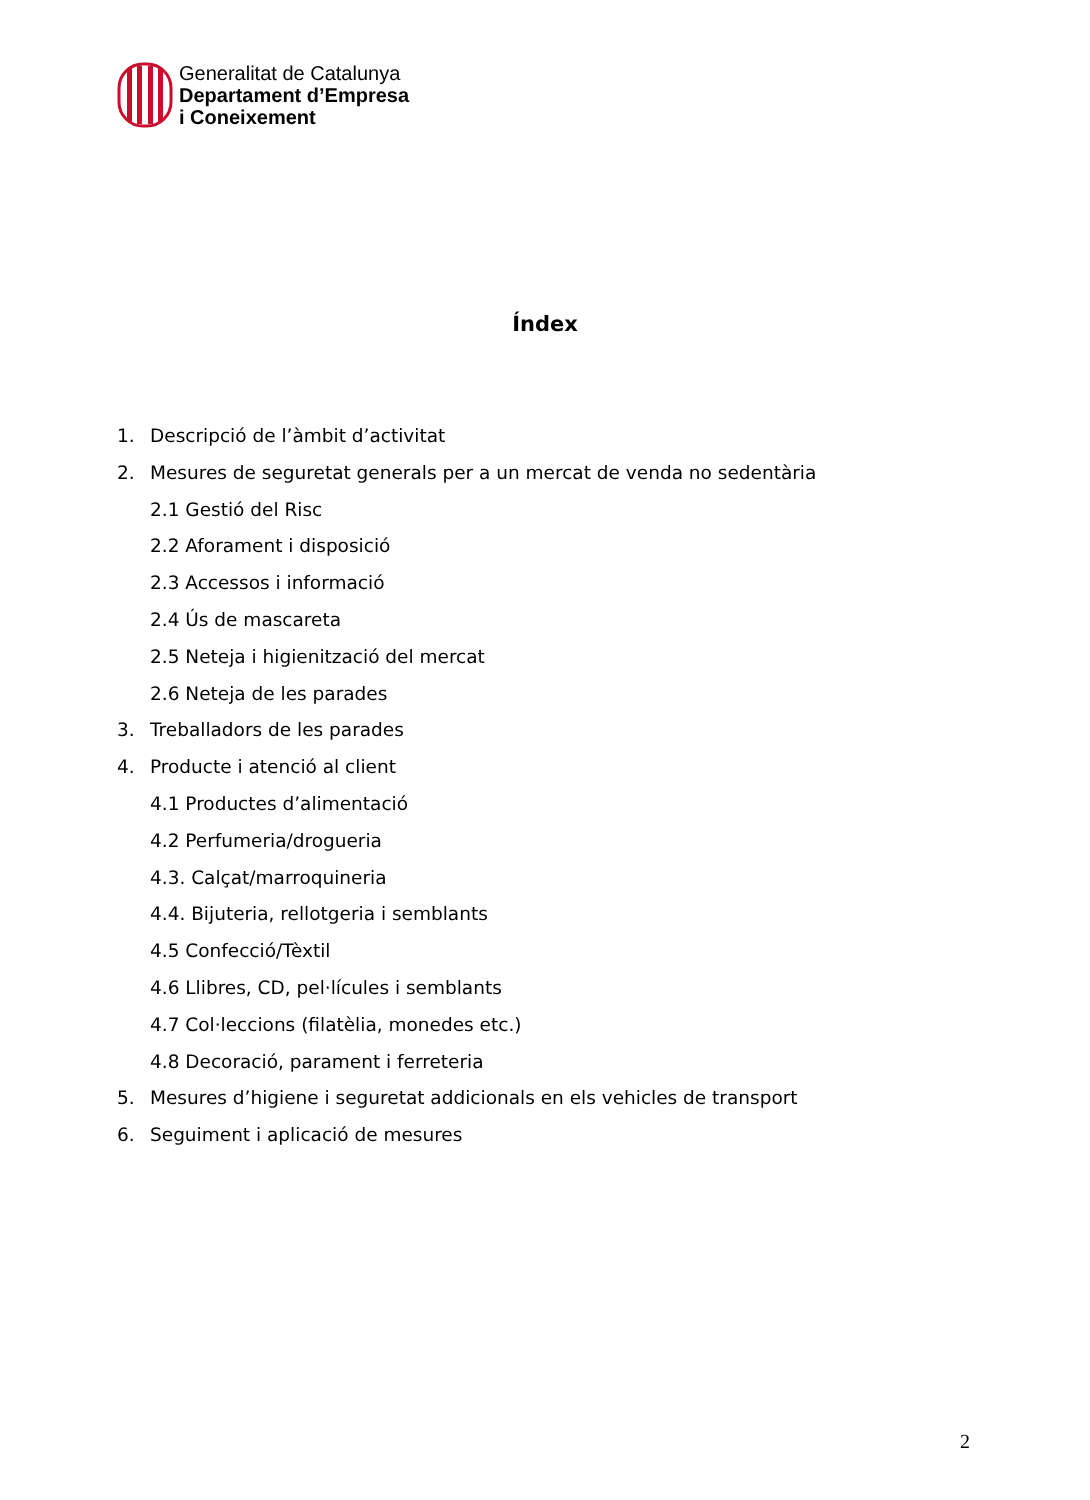Generalitat de Catalunya
Departament d’Empresa
i Coneixement
Índex
1. Descripció de l’àmbit d’activitat
2. Mesures de seguretat generals per a un mercat de venda no sedentària
2.1 Gestió del Risc
2.2 Aforament i disposició
2.3 Accessos i informació
2.4 Ús de mascareta
2.5 Neteja i higienització del mercat
2.6 Neteja de les parades
3. Treballadors de les parades
4. Producte i atenció al client
4.1 Productes d’alimentació
4.2 Perfumeria/drogueria
4.3. Calçat/marroquineria
4.4. Bijuteria, rellotgeria i semblants
4.5 Confecció/Tèxtil
4.6 Llibres, CD, pel·lícules i semblants
4.7 Col·leccions (filatèlia, monedes etc.)
4.8 Decoració, parament i ferreteria
5. Mesures d’higiene i seguretat addicionals en els vehicles de transport
6. Seguiment i aplicació de mesures
2